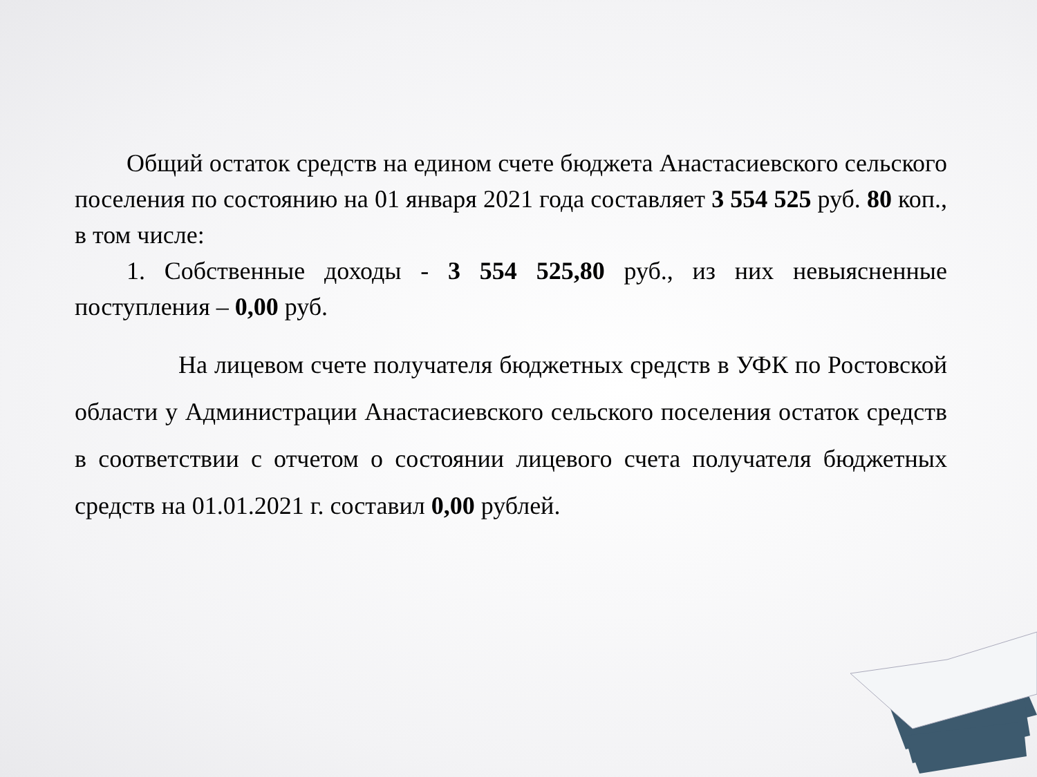Общий остаток средств на едином счете бюджета Анастасиевского сельского поселения по состоянию на 01 января 2021 года составляет 3 554 525 руб. 80 коп., в том числе:
1. Собственные доходы - 3 554 525,80 руб., из них невыясненные поступления – 0,00 руб.
На лицевом счете получателя бюджетных средств в УФК по Ростовской области у Администрации Анастасиевского сельского поселения остаток средств в соответствии с отчетом о состоянии лицевого счета получателя бюджетных средств на 01.01.2021 г. составил 0,00 рублей.